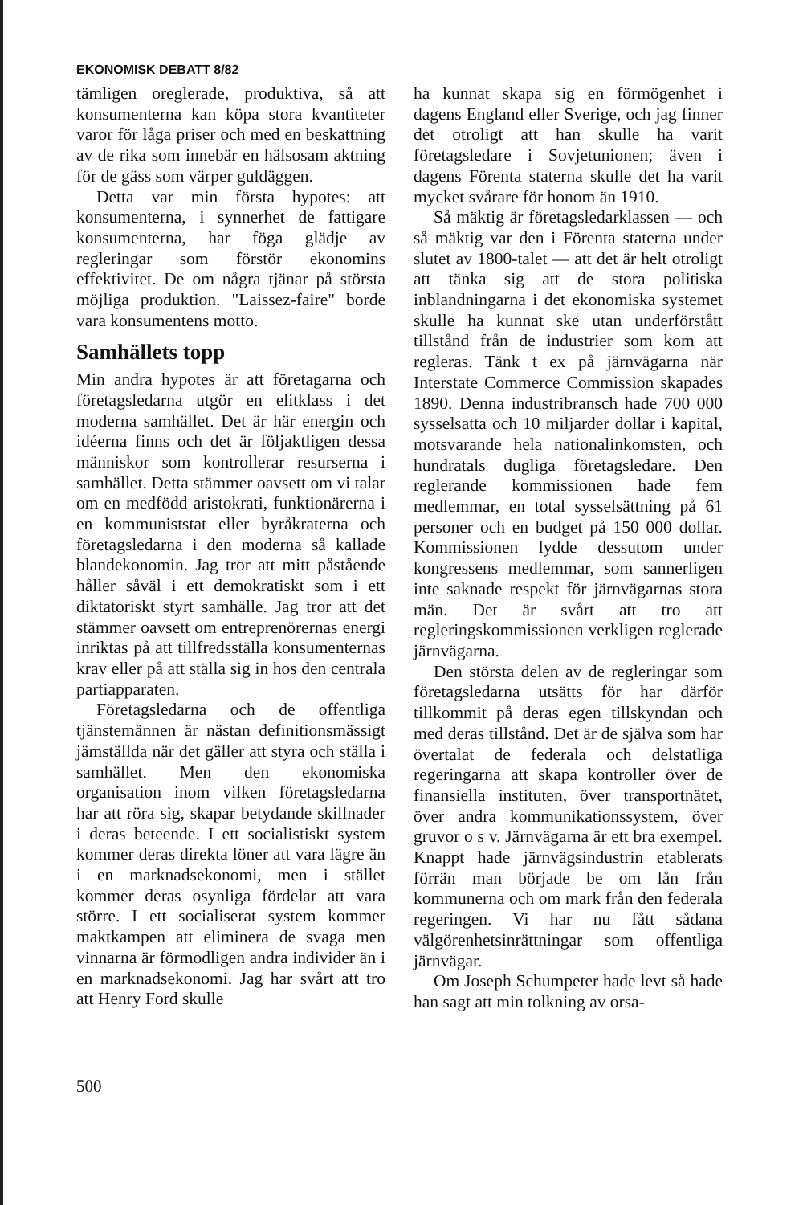EKONOMISK DEBATT 8/82
tämligen oreglerade, produktiva, så att konsumenterna kan köpa stora kvantiteter varor för låga priser och med en beskattning av de rika som innebär en hälsosam aktning för de gäss som värper guldäggen.
Detta var min första hypotes: att konsumenterna, i synnerhet de fattigare konsumenterna, har föga glädje av regleringar som förstör ekonomins effektivitet. De om några tjänar på största möjliga produktion. "Laissez-faire" borde vara konsumentens motto.
Samhällets topp
Min andra hypotes är att företagarna och företagsledarna utgör en elitklass i det moderna samhället. Det är här energin och idéerna finns och det är följaktligen dessa människor som kontrollerar resurserna i samhället. Detta stämmer oavsett om vi talar om en medfödd aristokrati, funktionärerna i en kommuniststat eller byråkraterna och företagsledarna i den moderna så kallade blandekonomin. Jag tror att mitt påstående håller såväl i ett demokratiskt som i ett diktatoriskt styrt samhälle. Jag tror att det stämmer oavsett om entreprenörernas energi inriktas på att tillfredsställa konsumenternas krav eller på att ställa sig in hos den centrala partiapparaten.
Företagsledarna och de offentliga tjänstemännen är nästan definitionsmässigt jämställda när det gäller att styra och ställa i samhället. Men den ekonomiska organisation inom vilken företagsledarna har att röra sig, skapar betydande skillnader i deras beteende. I ett socialistiskt system kommer deras direkta löner att vara lägre än i en marknadsekonomi, men i stället kommer deras osynliga fördelar att vara större. I ett socialiserat system kommer maktkampen att eliminera de svaga men vinnarna är förmodligen andra individer än i en marknadsekonomi. Jag har svårt att tro att Henry Ford skulle
ha kunnat skapa sig en förmögenhet i dagens England eller Sverige, och jag finner det otroligt att han skulle ha varit företagsledare i Sovjetunionen; även i dagens Förenta staterna skulle det ha varit mycket svårare för honom än 1910.
Så mäktig är företagsledarklassen — och så mäktig var den i Förenta staterna under slutet av 1800-talet — att det är helt otroligt att tänka sig att de stora politiska inblandningarna i det ekonomiska systemet skulle ha kunnat ske utan underförstått tillstånd från de industrier som kom att regleras. Tänk t ex på järnvägarna när Interstate Commerce Commission skapades 1890. Denna industribransch hade 700 000 sysselsatta och 10 miljarder dollar i kapital, motsvarande hela nationalinkomsten, och hundratals dugliga företagsledare. Den reglerande kommissionen hade fem medlemmar, en total sysselsättning på 61 personer och en budget på 150 000 dollar. Kommissionen lydde dessutom under kongressens medlemmar, som sannerligen inte saknade respekt för järnvägarnas stora män. Det är svårt att tro att regleringskommissionen verkligen reglerade järnvägarna.
Den största delen av de regleringar som företagsledarna utsätts för har därför tillkommit på deras egen tillskyndan och med deras tillstånd. Det är de själva som har övertalat de federala och delstatliga regeringarna att skapa kontroller över de finansiella instituten, över transportnätet, över andra kommunikationssystem, över gruvor o s v. Järnvägarna är ett bra exempel. Knappt hade järnvägsindustrin etablerats förrän man började be om lån från kommunerna och om mark från den federala regeringen. Vi har nu fått sådana välgörenhetsinrättningar som offentliga järnvägar.
Om Joseph Schumpeter hade levt så hade han sagt att min tolkning av orsa-
500